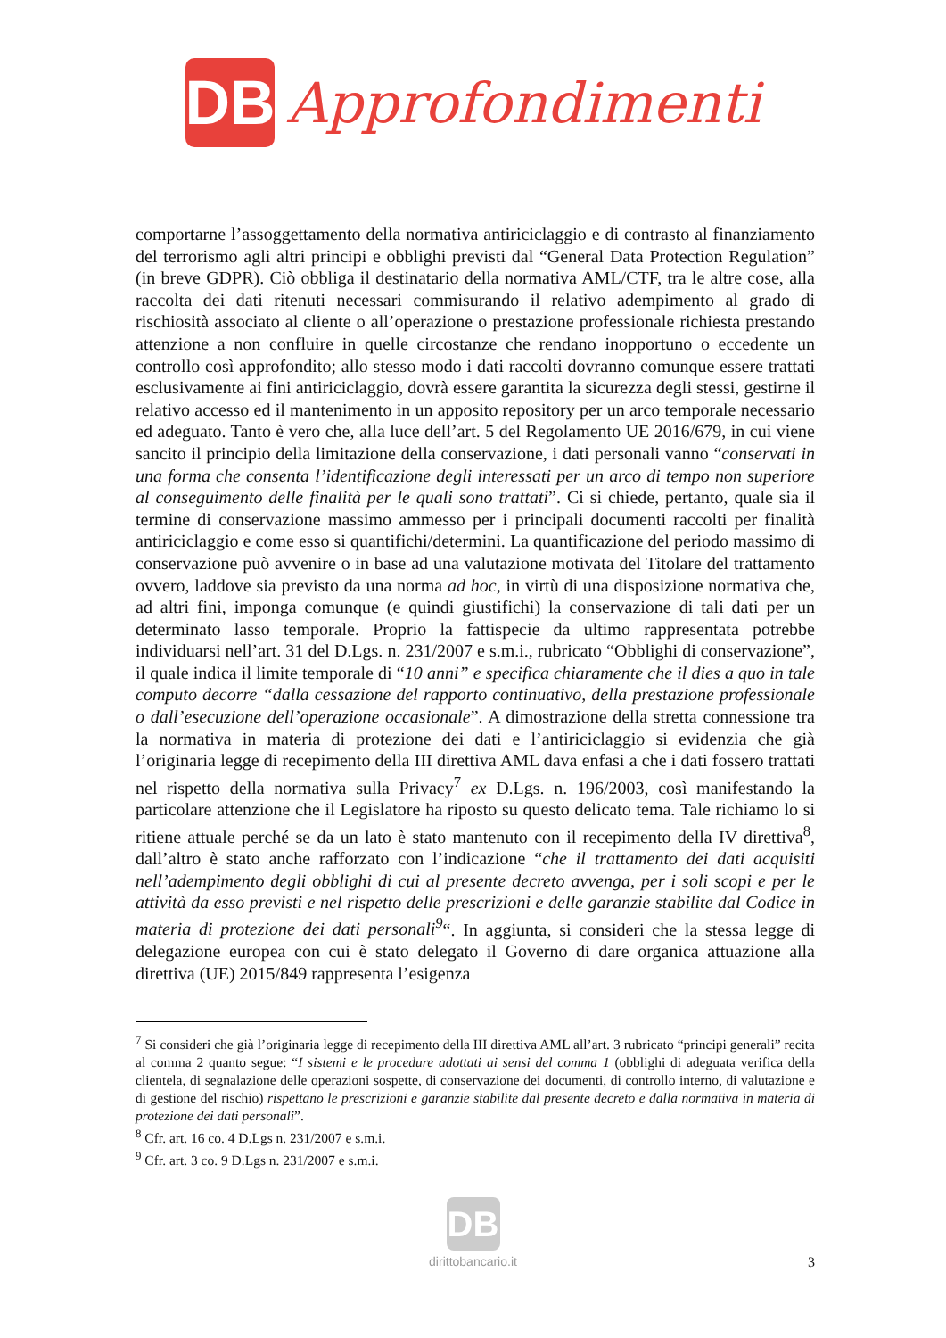DB
Approfondimenti
comportarne l’assoggettamento della normativa antiriciclaggio e di contrasto al finanziamento del terrorismo agli altri principi e obblighi previsti dal “General Data Protection Regulation” (in breve GDPR). Ciò obbliga il destinatario della normativa AML/CTF, tra le altre cose, alla raccolta dei dati ritenuti necessari commisurando il relativo adempimento al grado di rischiosità associato al cliente o all’operazione o prestazione professionale richiesta prestando attenzione a non confluire in quelle circostanze che rendano inopportuno o eccedente un controllo così approfondito; allo stesso modo i dati raccolti dovranno comunque essere trattati esclusivamente ai fini antiriciclaggio, dovrà essere garantita la sicurezza degli stessi, gestirne il relativo accesso ed il mantenimento in un apposito repository per un arco temporale necessario ed adeguato. Tanto è vero che, alla luce dell’art. 5 del Regolamento UE 2016/679, in cui viene sancito il principio della limitazione della conservazione, i dati personali vanno “conservati in una forma che consenta l’identificazione degli interessati per un arco di tempo non superiore al conseguimento delle finalità per le quali sono trattati”. Ci si chiede, pertanto, quale sia il termine di conservazione massimo ammesso per i principali documenti raccolti per finalità antiriciclaggio e come esso si quantifichi/determini. La quantificazione del periodo massimo di conservazione può avvenire o in base ad una valutazione motivata del Titolare del trattamento ovvero, laddove sia previsto da una norma ad hoc, in virtù di una disposizione normativa che, ad altri fini, imponga comunque (e quindi giustifichi) la conservazione di tali dati per un determinato lasso temporale. Proprio la fattispecie da ultimo rappresentata potrebbe individuarsi nell’art. 31 del D.Lgs. n. 231/2007 e s.m.i., rubricato “Obblighi di conservazione”, il quale indica il limite temporale di “10 anni” e specifica chiaramente che il dies a quo in tale computo decorre “dalla cessazione del rapporto continuativo, della prestazione professionale o dall’esecuzione dell’operazione occasionale”. A dimostrazione della stretta connessione tra la normativa in materia di protezione dei dati e l’antiriciclaggio si evidenzia che già l’originaria legge di recepimento della III direttiva AML dava enfasi a che i dati fossero trattati nel rispetto della normativa sulla Privacy<sup>7</sup> ex D.Lgs. n. 196/2003, così manifestando la particolare attenzione che il Legislatore ha riposto su questo delicato tema. Tale richiamo lo si ritiene attuale perché se da un lato è stato mantenuto con il recepimento della IV direttiva<sup>8</sup>, dall’altro è stato anche rafforzato con l’indicazione “che il trattamento dei dati acquisiti nell’adempimento degli obblighi di cui al presente decreto avvenga, per i soli scopi e per le attività da esso previsti e nel rispetto delle prescrizioni e delle garanzie stabilite dal Codice in materia di protezione dei dati personali<sup>9</sup>“. In aggiunta, si consideri che la stessa legge di delegazione europea con cui è stato delegato il Governo di dare organica attuazione alla direttiva (UE) 2015/849 rappresenta l’esigenza
<sup>7</sup> Si consideri che già l’originaria legge di recepimento della III direttiva AML all’art. 3 rubricato “principi generali” recita al comma 2 quanto segue: “I sistemi e le procedure adottati ai sensi del comma 1 (obblighi di adeguata verifica della clientela, di segnalazione delle operazioni sospette, di conservazione dei documenti, di controllo interno, di valutazione e di gestione del rischio) rispettano le prescrizioni e garanzie stabilite dal presente decreto e dalla normativa in materia di protezione dei dati personali”.
<sup>8</sup> Cfr. art. 16 co. 4 D.Lgs n. 231/2007 e s.m.i.
<sup>9</sup> Cfr. art. 3 co. 9 D.Lgs n. 231/2007 e s.m.i.
DB
dirittobancario.it
3